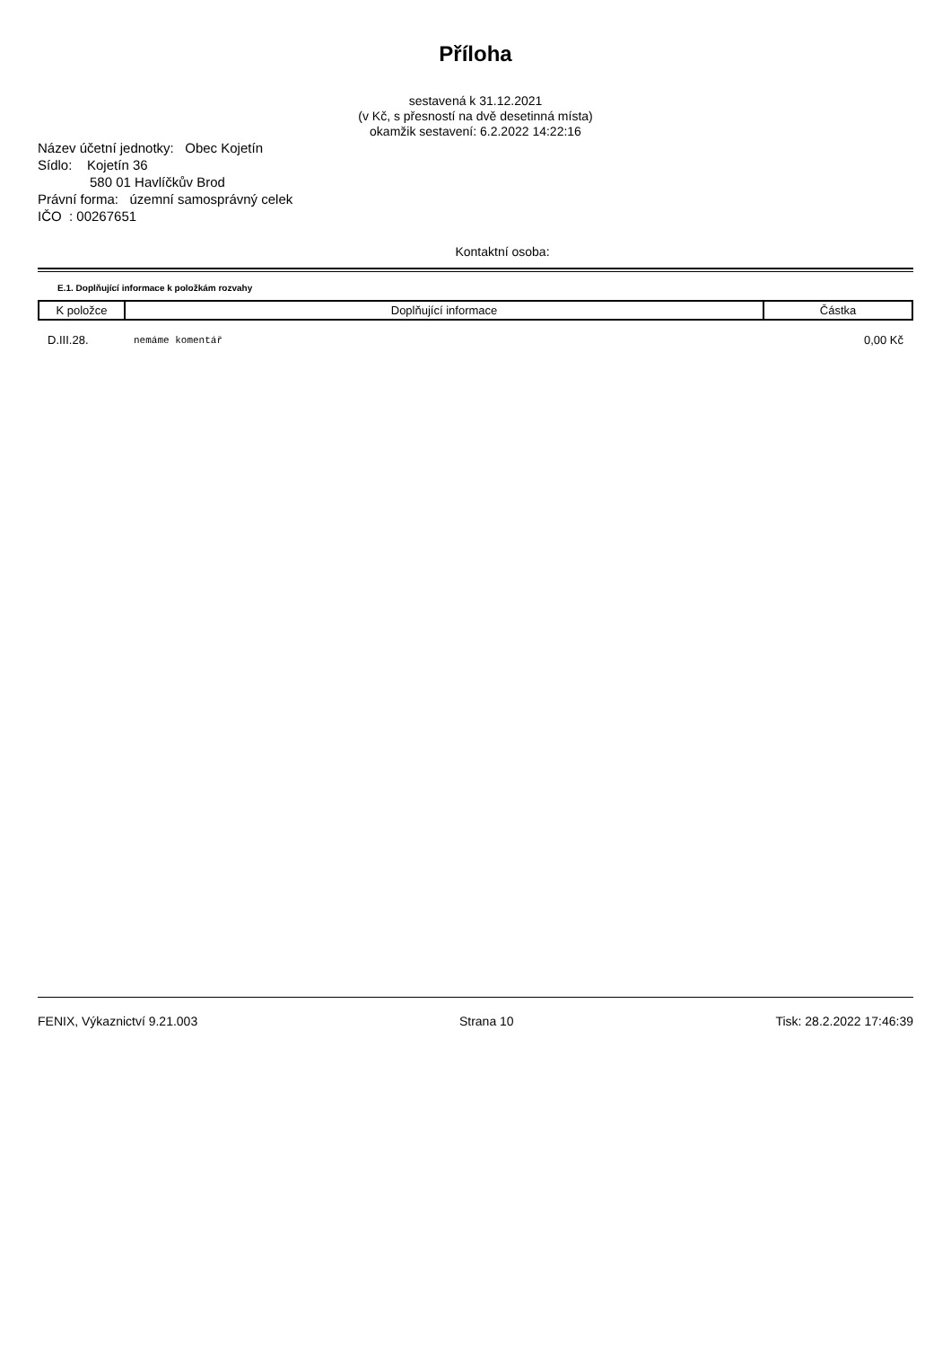Příloha
sestavená k 31.12.2021
(v Kč, s přesností na dvě desetinná místa)
okamžik sestavení: 6.2.2022 14:22:16
Název účetní jednotky: Obec Kojetín
Sídlo: Kojetín 36
580 01 Havlíčkův Brod
Právní forma: územní samosprávný celek
IČO : 00267651
Kontaktní osoba:
E.1. Doplňující informace k položkám rozvahy
| K položce | Doplňující informace | Částka |
| --- | --- | --- |
| D.III.28. | nemáme komentář | 0,00 Kč |
FENIX, Výkaznictví 9.21.003 Strana 10 Tisk: 28.2.2022 17:46:39